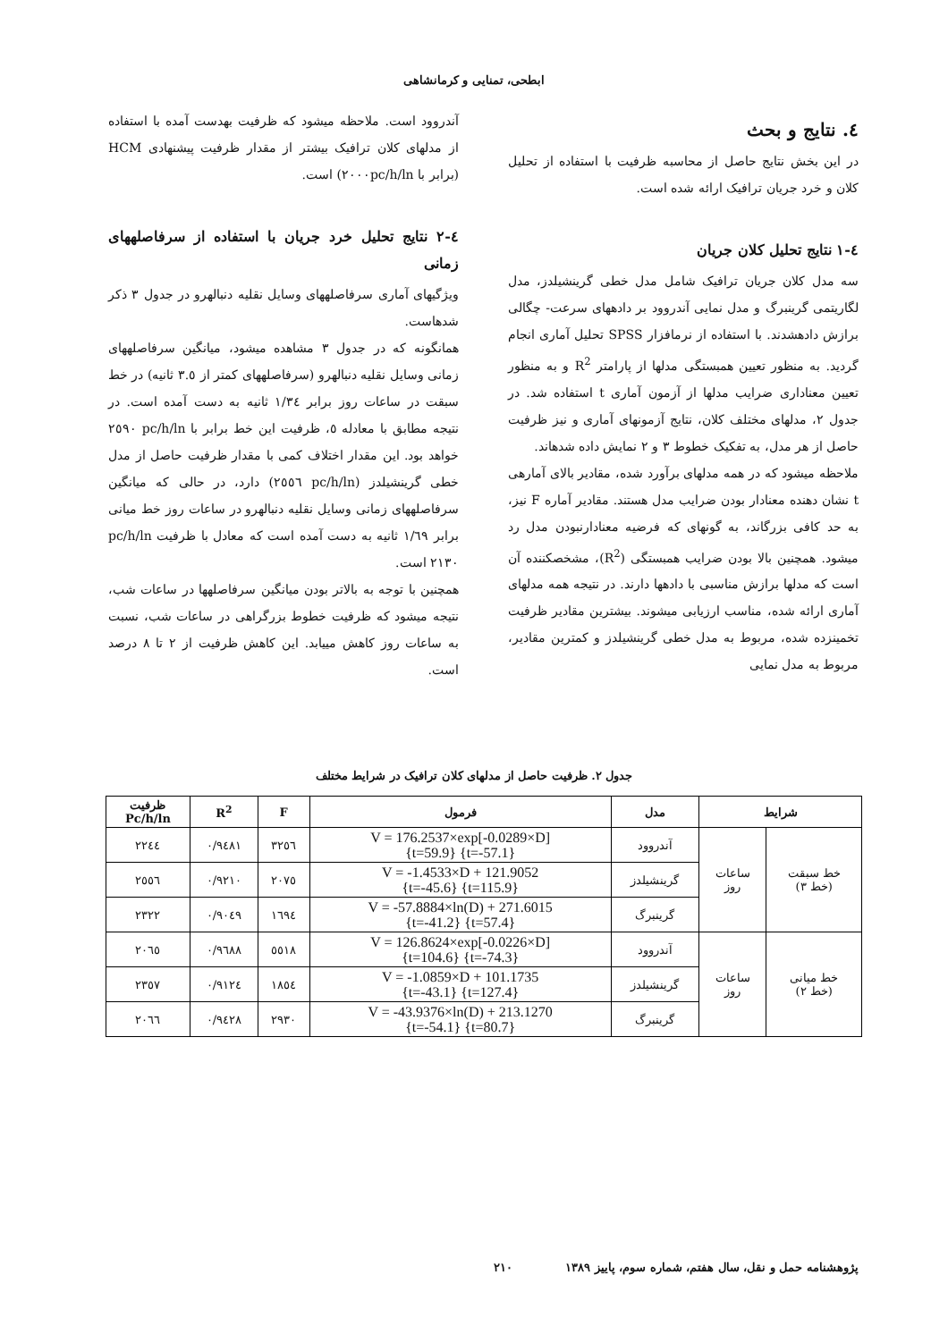ابطحی، تمنایی و کرمانشاهی
٤. نتایج و بحث
در این بخش نتایج حاصل از محاسبه ظرفیت با استفاده از تحلیل کلان و خرد جریان ترافیک ارائه شده است.
٤-١ نتایج تحلیل کلان جریان
سه مدل کلان جریان ترافیک شامل مدل خطی گرینشیلدز، مدل لگاریتمی گرینبرگ و مدل نمایی آندروود بر دادههای سرعت- چگالی برازش دادهشدند. با استفاده از نرمافزار SPSS تحلیل آماری انجام گردید. به منظور تعیین همبستگی مدلها از پارامتر R<sup>2</sup> و به منظور تعیین معناداری ضرایب مدلها از آزمون آماری t استفاده شد. در جدول ٢، مدلهای مختلف کلان، نتایج آزمونهای آماری و نیز ظرفیت حاصل از هر مدل، به تفکیک خطوط ٣ و ٢ نمایش داده شدهاند.
ملاحظه میشود که در همه مدلهای برآورد شده، مقادیر بالای آمارهی t نشان دهنده معنادار بودن ضرایب مدل هستند. مقادیر آماره F نیز، به حد کافی بزرگاند، به گونهای که فرضیه معنادارنبودن مدل رد میشود. همچنین بالا بودن ضرایب همبستگی (R<sup>2</sup>)، مشخصکننده آن است که مدلها برازش مناسبی با دادهها دارند. در نتیجه همه مدلهای آماری ارائه شده، مناسب ارزیابی میشوند. بیشترین مقادیر ظرفیت تخمینزده شده، مربوط به مدل خطی گرینشیلدز و کمترین مقادیر، مربوط به مدل نمایی
آندروود است. ملاحظه میشود که ظرفیت بهدست آمده با استفاده از مدلهای کلان ترافیک بیشتر از مقدار ظرفیت پیشنهادی HCM (برابر با ٢٠٠٠pc/h/ln) است.
٤-٢ نتایج تحلیل خرد جریان با استفاده از سرفاصلههای زمانی
ویژگیهای آماری سرفاصلههای وسایل نقلیه دنبالهرو در جدول ٣ ذکر شدهاست.
همانگونه که در جدول ٣ مشاهده میشود، میانگین سرفاصلههای زمانی وسایل نقلیه دنبالهرو (سرفاصلههای کمتر از ٣.٥ ثانیه) در خط سبقت در ساعات روز برابر ١/٣٤ ثانیه به دست آمده است. در نتیجه مطابق با معادله ٥، ظرفیت این خط برابر با pc/h/ln ٢٥٩٠ خواهد بود. این مقدار اختلاف کمی با مقدار ظرفیت حاصل از مدل خطی گرینشیلدز (pc/h/ln ٢٥٥٦) دارد، در حالی که میانگین سرفاصلههای زمانی وسایل نقلیه دنبالهرو در ساعات روز خط میانی برابر ١/٦٩ ثانیه به دست آمده است که معادل با ظرفیت pc/h/ln ٢١٣٠ است.
همچنین با توجه به بالاتر بودن میانگین سرفاصلهها در ساعات شب، نتیجه میشود که ظرفیت خطوط بزرگراهی در ساعات شب، نسبت به ساعات روز کاهش مییابد. این کاهش ظرفیت از ٢ تا ٨ درصد است.
جدول ٢. ظرفیت حاصل از مدلهای کلان ترافیک در شرایط مختلف
| شرایط | | مدل | فرمول | F | R<sup>2</sup> | ظرفیت Pc/h/ln |
| --- | --- | --- | --- | --- | --- | --- |
| خط سبقت (خط ٣) | ساعات روز | آندروود | V = 176.2537×exp[-0.0289×D] {t=59.9} {t=-57.1} | ٣٢٥٦ | ٠/٩٤٨١ | ٢٢٤٤ |
| | | گرینشیلدز | V = -1.4533×D + 121.9052 {t=-45.6} {t=115.9} | ٢٠٧٥ | ٠/٩٢١٠ | ٢٥٥٦ |
| | | گرینبرگ | V = -57.8884×ln(D) + 271.6015 {t=-41.2} {t=57.4} | ١٦٩٤ | ٠/٩٠٤٩ | ٢٣٢٢ |
| خط میانی (خط ٢) | ساعات روز | آندروود | V = 126.8624×exp[-0.0226×D] {t=104.6} {t=-74.3} | ٥٥١٨ | ٠/٩٦٨٨ | ٢٠٦٥ |
| | | گرینشیلدز | V = -1.0859×D + 101.1735 {t=-43.1} {t=127.4} | ١٨٥٤ | ٠/٩١٢٤ | ٢٣٥٧ |
| | | گرینبرگ | V = -43.9376×ln(D) + 213.1270 {t=-54.1} {t=80.7} | ٢٩٣٠ | ٠/٩٤٢٨ | ٢٠٦٦ |
پژوهشنامه حمل و نقل، سال هفتم، شماره سوم، پاییز ١٣٨٩ ٢١٠